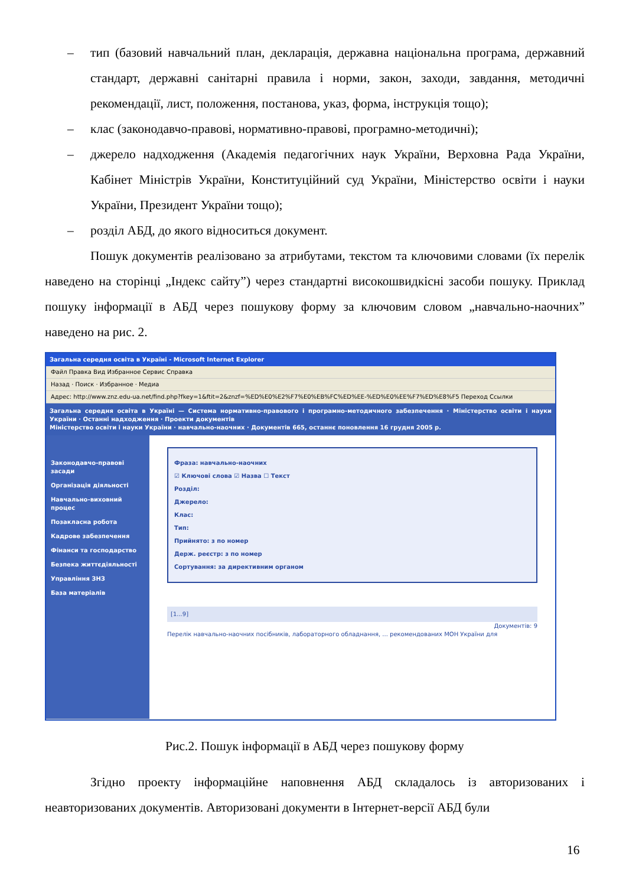– тип (базовий навчальний план, декларація, державна національна програма, державний стандарт, державні санітарні правила і норми, закон, заходи, завдання, методичні рекомендації, лист, положення, постанова, указ, форма, інструкція тощо);
– клас (законодавчо-правові, нормативно-правові, програмно-методичні);
– джерело надходження (Академія педагогічних наук України, Верховна Рада України, Кабінет Міністрів України, Конституційний суд України, Міністерство освіти і науки України, Президент України тощо);
– розділ АБД, до якого відноситься документ.
Пошук документів реалізовано за атрибутами, текстом та ключовими словами (їх перелік наведено на сторінці „Індекс сайту”) через стандартні високошвидкісні засоби пошуку. Приклад пошуку інформації в АБД через пошукову форму за ключовим словом „навчально-наочних” наведено на рис. 2.
Загальна середня освіта в Україні - Microsoft Internet Explorer
Файл Правка Вид Избранное Сервис Справка
Назад · Поиск · Избранное · Медиа
Адрес: http://www.znz.edu-ua.net/find.php?fkey=1&ftit=2&znzf=%ED%E0%E2%F7%E0%EB%FC%ED%EE-%ED%E0%EE%F7%ED%E8%F5 Переход Ссылки
Загальна середня освіта в Україні — Система нормативно-правового і програмно-методичного забезпечення · Міністерство освіти і науки України · Останні надходження · Проекти документів
Міністерство освіти і науки України · навчально-наочних · Документів 665, останнє поновлення 16 грудня 2005 р.
Законодавчо-правові засади
Організація діяльності
Навчально-виховний процес
Позакласна робота
Кадрове забезпечення
Фінанси та господарство
Безпека життєдіяльності
Управління ЗНЗ
База матеріалів
Фраза: навчально-наочних
☑ Ключові слова ☑ Назва ☐ Текст
Розділ:
Джерело:
Клас:
Тип:
Прийнято: з по номер
Держ. реєстр: з по номер
Сортування: за директивним органом
[1...9]
Документів: 9
Перелік навчально-наочних посібників, лабораторного обладнання, ... рекомендованих МОН України для
Рис.2. Пошук інформації в АБД через пошукову форму
Згідно проекту інформаційне наповнення АБД складалось із авторизованих і неавторизованих документів. Авторизовані документи в Інтернет-версії АБД були
16